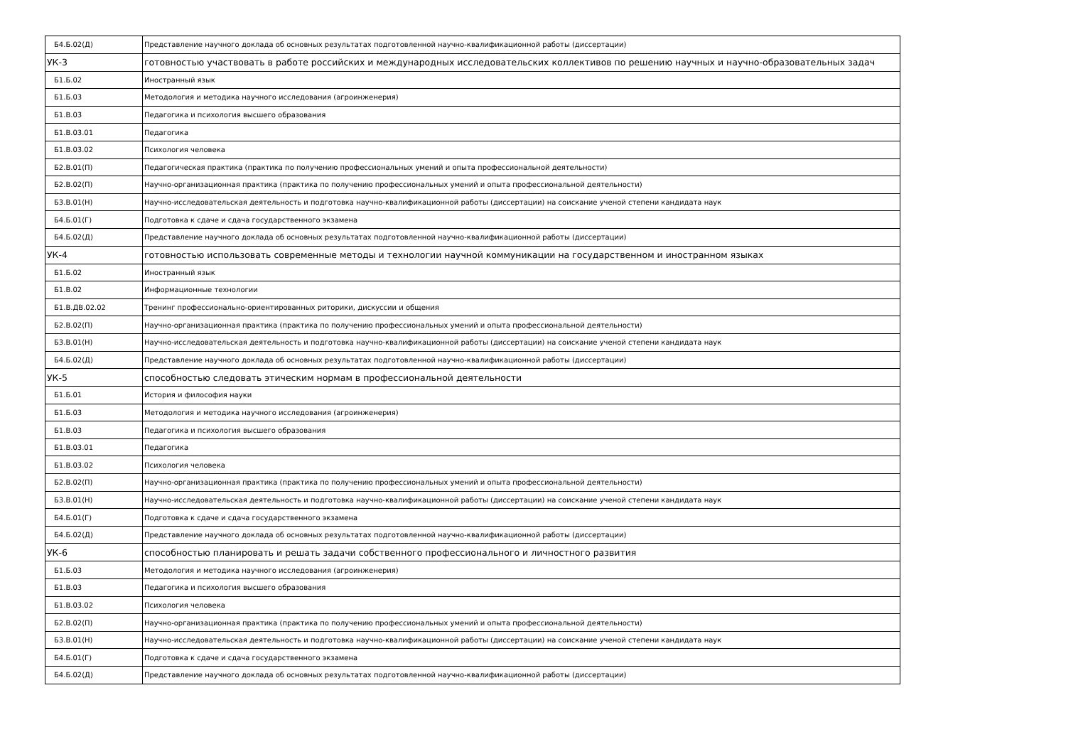| Б4.Б.02(Д) | Представление научного доклада об основных результатах подготовленной научно-квалификационной работы (диссертации) |
| УК-3 | готовностью участвовать в работе российских и международных исследовательских коллективов по решению научных и научно-образовательных задач |
| Б1.Б.02 | Иностранный язык |
| Б1.Б.03 | Методология и методика научного исследования (агроинженерия) |
| Б1.В.03 | Педагогика и психология высшего образования |
| Б1.В.03.01 | Педагогика |
| Б1.В.03.02 | Психология человека |
| Б2.В.01(П) | Педагогическая практика (практика по получению профессиональных умений и опыта профессиональной деятельности) |
| Б2.В.02(П) | Научно-организационная практика (практика по получению профессиональных умений и опыта профессиональной деятельности) |
| Б3.В.01(Н) | Научно-исследовательская деятельность и подготовка научно-квалификационной работы (диссертации) на соискание ученой степени кандидата наук |
| Б4.Б.01(Г) | Подготовка к сдаче и сдача государственного экзамена |
| Б4.Б.02(Д) | Представление научного доклада об основных результатах подготовленной научно-квалификационной работы (диссертации) |
| УК-4 | готовностью использовать современные методы и технологии научной коммуникации на государственном и иностранном языках |
| Б1.Б.02 | Иностранный язык |
| Б1.В.02 | Информационные технологии |
| Б1.В.ДВ.02.02 | Тренинг профессионально-ориентированных риторики, дискуссии и общения |
| Б2.В.02(П) | Научно-организационная практика (практика по получению профессиональных умений и опыта профессиональной деятельности) |
| Б3.В.01(Н) | Научно-исследовательская деятельность и подготовка научно-квалификационной работы (диссертации) на соискание ученой степени кандидата наук |
| Б4.Б.02(Д) | Представление научного доклада об основных результатах подготовленной научно-квалификационной работы (диссертации) |
| УК-5 | способностью следовать этическим нормам в профессиональной деятельности |
| Б1.Б.01 | История и философия науки |
| Б1.Б.03 | Методология и методика научного исследования (агроинженерия) |
| Б1.В.03 | Педагогика и психология высшего образования |
| Б1.В.03.01 | Педагогика |
| Б1.В.03.02 | Психология человека |
| Б2.В.02(П) | Научно-организационная практика (практика по получению профессиональных умений и опыта профессиональной деятельности) |
| Б3.В.01(Н) | Научно-исследовательская деятельность и подготовка научно-квалификационной работы (диссертации) на соискание ученой степени кандидата наук |
| Б4.Б.01(Г) | Подготовка к сдаче и сдача государственного экзамена |
| Б4.Б.02(Д) | Представление научного доклада об основных результатах подготовленной научно-квалификационной работы (диссертации) |
| УК-6 | способностью планировать и решать задачи собственного профессионального и личностного развития |
| Б1.Б.03 | Методология и методика научного исследования (агроинженерия) |
| Б1.В.03 | Педагогика и психология высшего образования |
| Б1.В.03.02 | Психология человека |
| Б2.В.02(П) | Научно-организационная практика (практика по получению профессиональных умений и опыта профессиональной деятельности) |
| Б3.В.01(Н) | Научно-исследовательская деятельность и подготовка научно-квалификационной работы (диссертации) на соискание ученой степени кандидата наук |
| Б4.Б.01(Г) | Подготовка к сдаче и сдача государственного экзамена |
| Б4.Б.02(Д) | Представление научного доклада об основных результатах подготовленной научно-квалификационной работы (диссертации) |